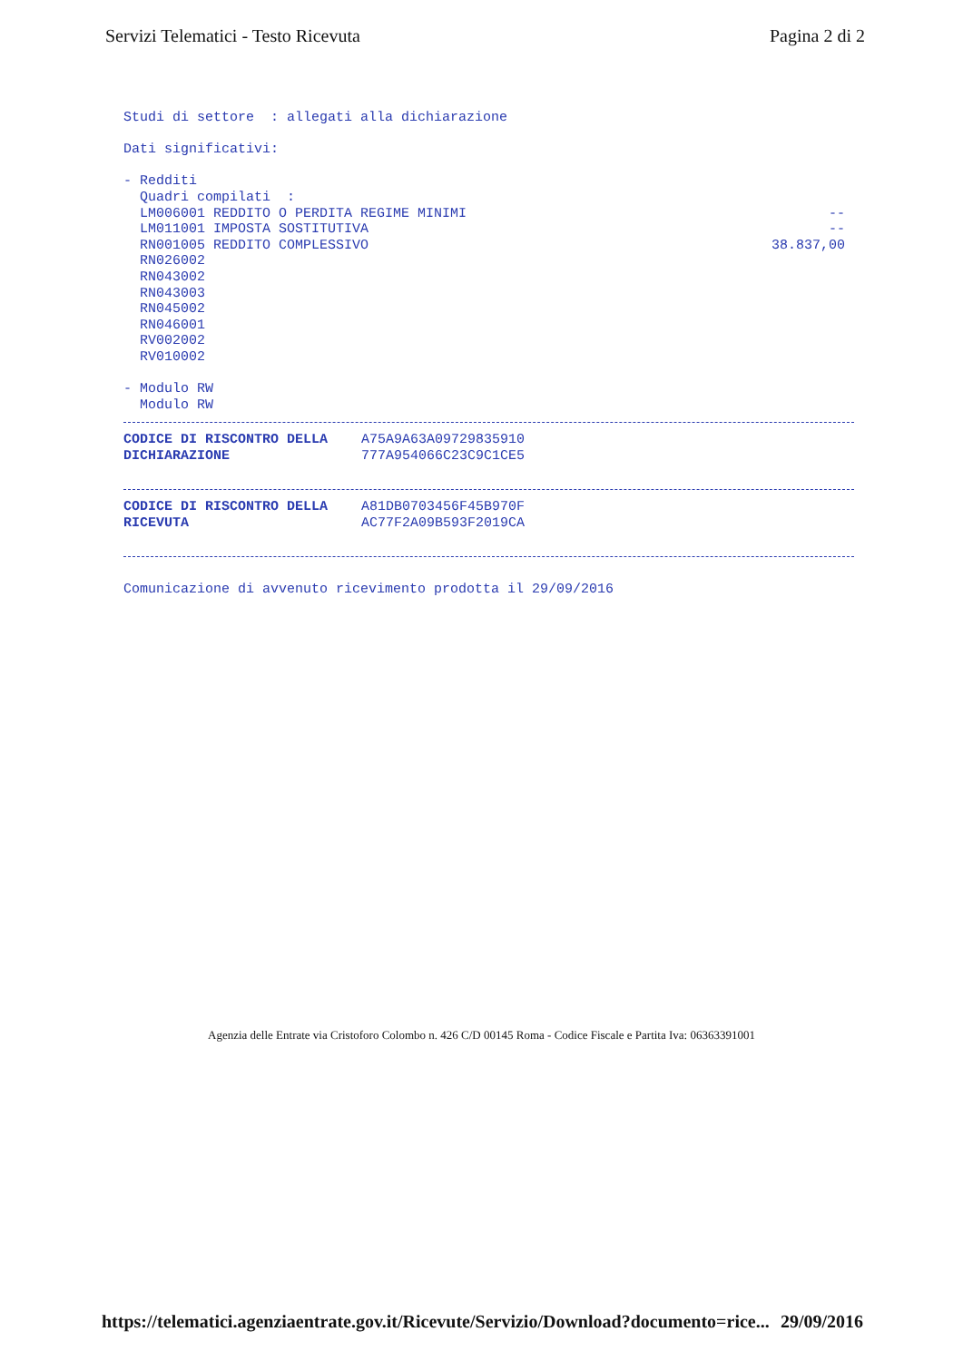Servizi Telematici - Testo Ricevuta Pagina 2 di 2
Studi di settore : allegati alla dichiarazione
Dati significativi:
- Redditi
Quadri compilati :
LM006001 REDDITO O PERDITA REGIME MINIMI --
LM011001 IMPOSTA SOSTITUTIVA --
RN001005 REDDITO COMPLESSIVO 38.837,00
RN026002
RN043002
RN043003
RN045002
RN046001
RV002002
RV010002
- Modulo RW
Modulo RW
CODICE DI RISCONTRO DELLA
DICHIARAZIONE A75A9A63A09729835910
777A954066C23C9C1CE5
CODICE DI RISCONTRO DELLA
RICEVUTA A81DB0703456F45B970F
AC77F2A09B593F2019CA
Comunicazione di avvenuto ricevimento prodotta il 29/09/2016
Agenzia delle Entrate via Cristoforo Colombo n. 426 C/D 00145 Roma - Codice Fiscale e Partita Iva: 06363391001
https://telematici.agenziaentrate.gov.it/Ricevute/Servizio/Download?documento=rice... 29/09/2016